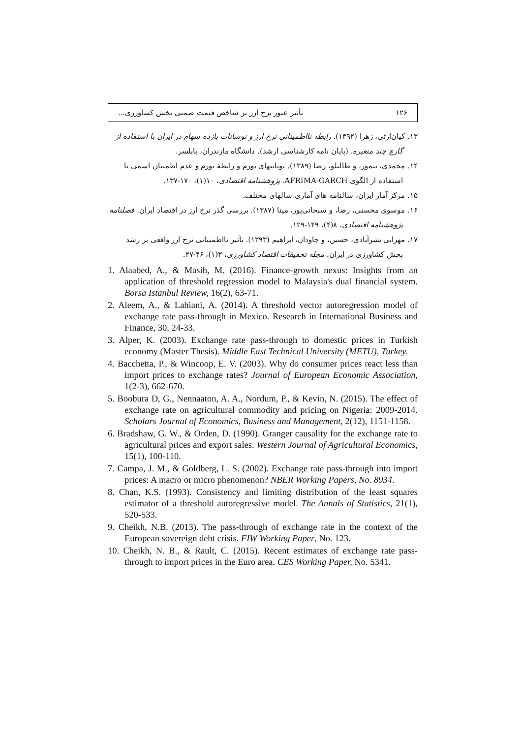١٢۶ تأثیر عبور نرخ ارز بر شاخص قیمت ضمنی بخش کشاورزی...
١٣. کیان‌ارثی، زهرا (١٣٩٢). رابطه نااطمینانی نرخ ارز و نوسانات بازده سهام در ایران با استفاده از گارچ چند متغیره. (پایان نامه کارشناسی ارشد). دانشگاه مازندران، بابلسر.
١۴. محمدی، تیمور، و طالبلو، رضا (١٣٨٩). پویاییهای تورم و رابطۀ تورم و عدم اطمینان اسمی با استفاده از الگوی AFRIMA-GARCH. پژوهشنامه اقتصادی، ١٠(١)، ١٧٠-١٣٧.
١۵. مرکز آمار ایران، سالنامه های آماری سالهای مختلف.
١۶. موسوی محسنی، رضا، و سبحانی‌پور، مینا (١٣٨٧). بررسی گذر نرخ ارز در اقتصاد ایران. فصلنامه پژوهشنامه اقتصادی، ٨(۴)، ١۴٩-١٢٩.
١٧. مهرابی بشرآبادی، حسین، و جاودان، ابراهیم (١٣٩٣). تأثیر نااطمینانی نرخ ارز واقعی بر رشد بخش کشاورزی در ایران. مجله تحقیقات اقتصاد کشاورزی، ٣(١)، ۴۶-٢٧.
1. Alaabed, A., & Masih, M. (2016). Finance-growth nexus: Insights from an application of threshold regression model to Malaysia's dual financial system. Borsa Istanbul Review, 16(2), 63-71.
2. Aleem, A., & Lahiani, A. (2014). A threshold vector autoregression model of exchange rate pass-through in Mexico. Research in International Business and Finance, 30, 24-33.
3. Alper, K. (2003). Exchange rate pass-through to domestic prices in Turkish economy (Master Thesis). Middle East Technical University (METU), Turkey.
4. Bacchetta, P., & Wincoop, E. V. (2003). Why do consumer prices react less than import prices to exchange rates? Journal of European Economic Association, 1(2-3), 662-670.
5. Boobura D, G., Nennaaton, A. A., Nordum, P., & Kevin, N. (2015). The effect of exchange rate on agricultural commodity and pricing on Nigeria: 2009-2014. Scholars Journal of Economics, Business and Management, 2(12), 1151-1158.
6. Bradshaw, G. W., & Orden, D. (1990). Granger causality for the exchange rate to agricultural prices and export sales. Western Journal of Agricultural Economics, 15(1), 100-110.
7. Campa, J. M., & Goldberg, L. S. (2002). Exchange rate pass-through into import prices: A macro or micro phenomenon? NBER Working Papers, No. 8934.
8. Chan, K.S. (1993). Consistency and limiting distribution of the least squares estimator of a threshold autoregressive model. The Annals of Statistics, 21(1), 520-533.
9. Cheikh, N.B. (2013). The pass-through of exchange rate in the context of the European sovereign debt crisis. FIW Working Paper, No. 123.
10. Cheikh, N. B., & Rault, C. (2015). Recent estimates of exchange rate pass-through to import prices in the Euro area. CES Working Paper, No. 5341.